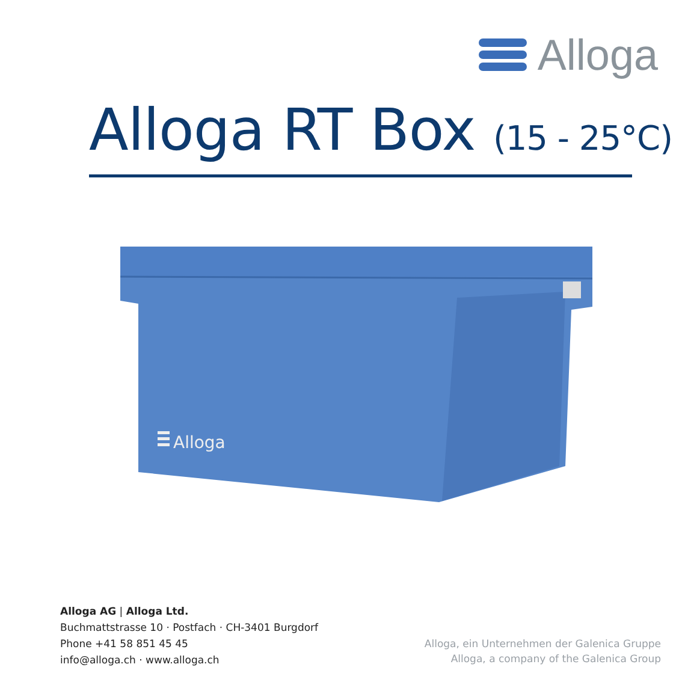Alloga
Alloga RT Box (15 - 25°C)
Alloga
Alloga AG | Alloga Ltd.
Buchmattstrasse 10 · Postfach · CH-3401 Burgdorf
Phone +41 58 851 45 45
info@alloga.ch · www.alloga.ch
Alloga, ein Unternehmen der Galenica Gruppe
Alloga, a company of the Galenica Group